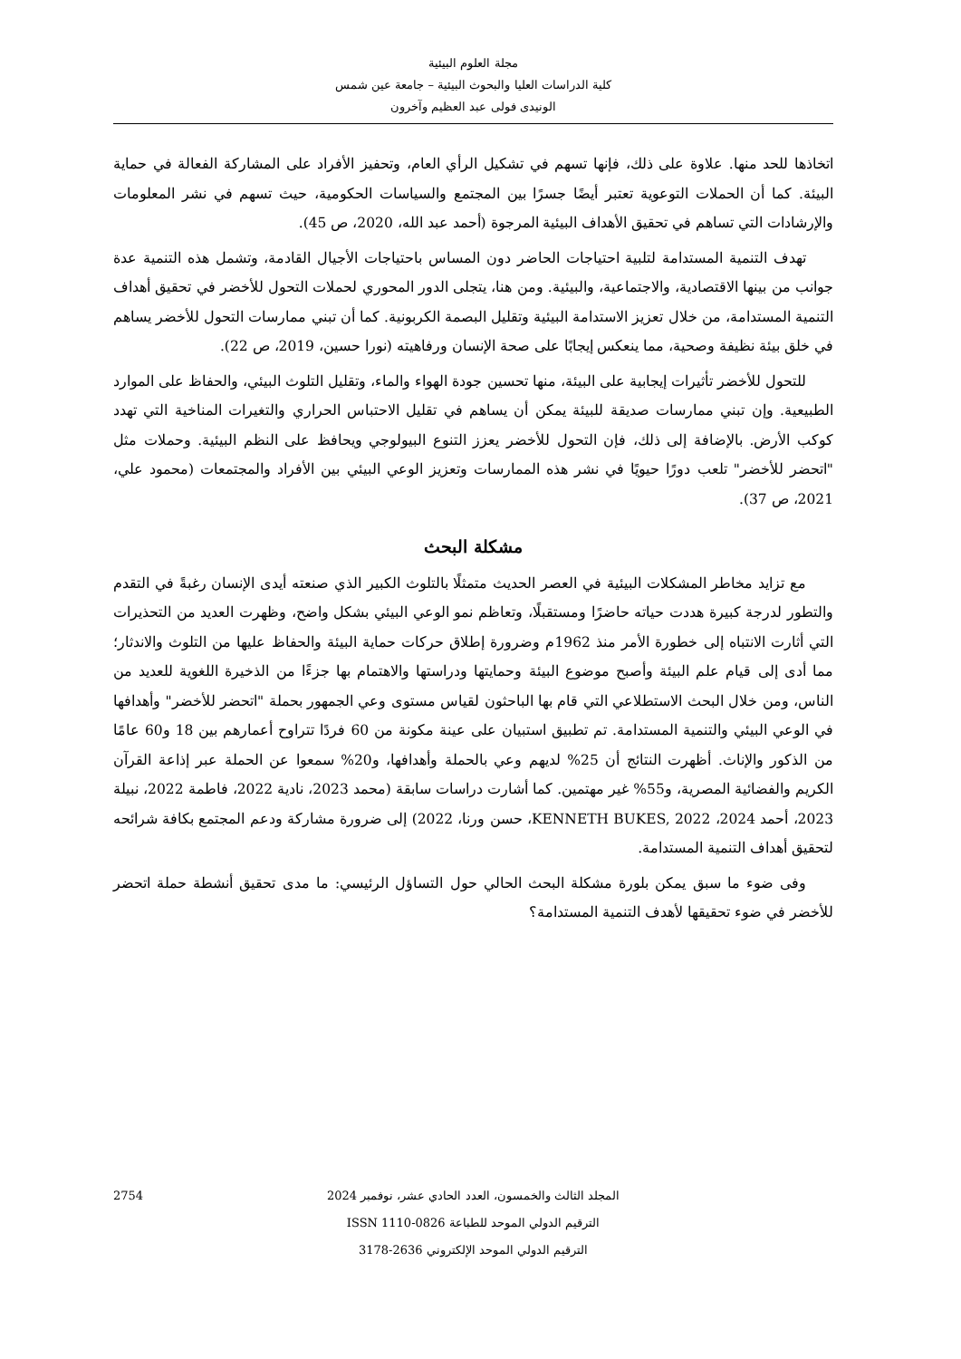مجلة العلوم البيئية
كلية الدراسات العليا والبحوث البيئية – جامعة عين شمس
الونيدى فولى عبد العظيم وآخرون
اتخاذها للحد منها. علاوة على ذلك، فإنها تسهم في تشكيل الرأي العام، وتحفيز الأفراد على المشاركة الفعالة في حماية البيئة. كما أن الحملات التوعوية تعتبر أيضًا جسرًا بين المجتمع والسياسات الحكومية، حيث تسهم في نشر المعلومات والإرشادات التي تساهم في تحقيق الأهداف البيئية المرجوة (أحمد عبد الله، 2020، ص 45).
تهدف التنمية المستدامة لتلبية احتياجات الحاضر دون المساس باحتياجات الأجيال القادمة، وتشمل هذه التنمية عدة جوانب من بينها الاقتصادية، والاجتماعية، والبيئية. ومن هنا، يتجلى الدور المحوري لحملات التحول للأخضر في تحقيق أهداف التنمية المستدامة، من خلال تعزيز الاستدامة البيئية وتقليل البصمة الكربونية. كما أن تبني ممارسات التحول للأخضر يساهم في خلق بيئة نظيفة وصحية، مما ينعكس إيجابًا على صحة الإنسان ورفاهيته (نورا حسين، 2019، ص 22).
للتحول للأخضر تأثيرات إيجابية على البيئة، منها تحسين جودة الهواء والماء، وتقليل التلوث البيئي، والحفاظ على الموارد الطبيعية. وإن تبني ممارسات صديقة للبيئة يمكن أن يساهم في تقليل الاحتباس الحراري والتغيرات المناخية التي تهدد كوكب الأرض. بالإضافة إلى ذلك، فإن التحول للأخضر يعزز التنوع البيولوجي ويحافظ على النظم البيئية. وحملات مثل "اتحضر للأخضر" تلعب دورًا حيويًا في نشر هذه الممارسات وتعزيز الوعي البيئي بين الأفراد والمجتمعات (محمود علي، 2021، ص 37).
مشكلة البحث
مع تزايد مخاطر المشكلات البيئية في العصر الحديث متمثلًا بالتلوث الكبير الذي صنعته أيدى الإنسان رغبةً في التقدم والتطور لدرجة كبيرة هددت حياته حاضرًا ومستقبلًا، وتعاظم نمو الوعي البيئي بشكل واضح، وظهرت العديد من التحذيرات التي أثارت الانتباه إلى خطورة الأمر منذ 1962م وضرورة إطلاق حركات حماية البيئة والحفاظ عليها من التلوث والاندثار؛ مما أدى إلى قيام علم البيئة وأصبح موضوع البيئة وحمايتها ودراستها والاهتمام بها جزءًا من الذخيرة اللغوية للعديد من الناس، ومن خلال البحث الاستطلاعي التي قام بها الباحثون لقياس مستوى وعي الجمهور بحملة "اتحضر للأخضر" وأهدافها في الوعي البيئي والتنمية المستدامة. تم تطبيق استبيان على عينة مكونة من 60 فردًا تتراوح أعمارهم بين 18 و60 عامًا من الذكور والإناث. أظهرت النتائج أن 25% لديهم وعي بالحملة وأهدافها، و20% سمعوا عن الحملة عبر إذاعة القرآن الكريم والفضائية المصرية، و55% غير مهتمين. كما أشارت دراسات سابقة (محمد 2023، نادية 2022، فاطمة 2022، نبيلة 2023، أحمد 2024، KENNETH BUKES, 2022، حسن ورنا، 2022) إلى ضرورة مشاركة ودعم المجتمع بكافة شرائحه لتحقيق أهداف التنمية المستدامة.
وفى ضوء ما سبق يمكن بلورة مشكلة البحث الحالي حول التساؤل الرئيسي: ما مدى تحقيق أنشطة حملة اتحضر للأخضر في ضوء تحقيقها لأهدف التنمية المستدامة؟
2754
المجلد الثالث والخمسون، العدد الحادي عشر، نوفمبر 2024
الترقيم الدولي الموحد للطباعة ISSN 1110-0826
الترقيم الدولي الموحد الإلكتروني 2636-3178